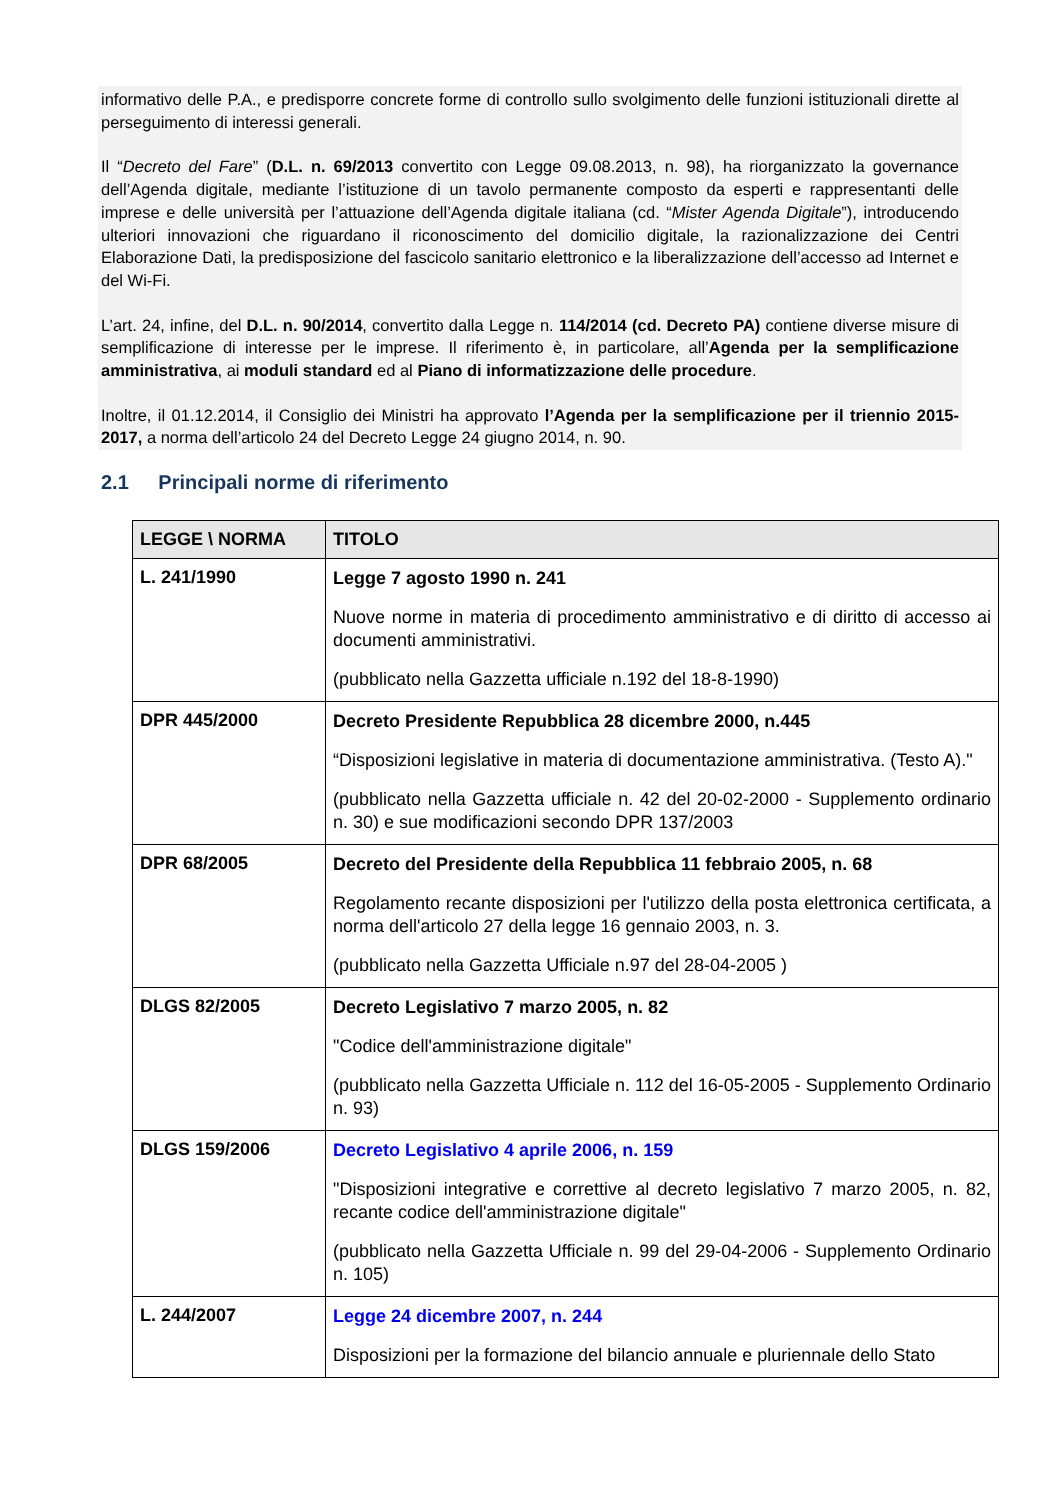informativo delle P.A., e predisporre concrete forme di controllo sullo svolgimento delle funzioni istituzionali dirette al perseguimento di interessi generali.
Il “Decreto del Fare” (D.L. n. 69/2013 convertito con Legge 09.08.2013, n. 98), ha riorganizzato la governance dell’Agenda digitale, mediante l’istituzione di un tavolo permanente composto da esperti e rappresentanti delle imprese e delle università per l’attuazione dell’Agenda digitale italiana (cd. “Mister Agenda Digitale”), introducendo ulteriori innovazioni che riguardano il riconoscimento del domicilio digitale, la razionalizzazione dei Centri Elaborazione Dati, la predisposizione del fascicolo sanitario elettronico e la liberalizzazione dell’accesso ad Internet e del Wi-Fi.
L’art. 24, infine, del D.L. n. 90/2014, convertito dalla Legge n. 114/2014 (cd. Decreto PA) contiene diverse misure di semplificazione di interesse per le imprese. Il riferimento è, in particolare, all’Agenda per la semplificazione amministrativa, ai moduli standard ed al Piano di informatizzazione delle procedure.
Inoltre, il 01.12.2014, il Consiglio dei Ministri ha approvato l’Agenda per la semplificazione per il triennio 2015-2017, a norma dell’articolo 24 del Decreto Legge 24 giugno 2014, n. 90.
2.1 Principali norme di riferimento
| LEGGE \ NORMA | TITOLO |
| --- | --- |
| L. 241/1990 | Legge 7 agosto 1990 n. 241 Nuove norme in materia di procedimento amministrativo e di diritto di accesso ai documenti amministrativi. (pubblicato nella Gazzetta ufficiale n.192 del 18-8-1990) |
| DPR 445/2000 | Decreto Presidente Repubblica 28 dicembre 2000, n.445 “Disposizioni legislative in materia di documentazione amministrativa. (Testo A)." (pubblicato nella Gazzetta ufficiale n. 42 del 20-02-2000 - Supplemento ordinario n. 30) e sue modificazioni secondo DPR 137/2003 |
| DPR 68/2005 | Decreto del Presidente della Repubblica 11 febbraio 2005, n. 68 Regolamento recante disposizioni per l'utilizzo della posta elettronica certificata, a norma dell'articolo 27 della legge 16 gennaio 2003, n. 3. (pubblicato nella Gazzetta Ufficiale n.97 del 28-04-2005 ) |
| DLGS 82/2005 | Decreto Legislativo 7 marzo 2005, n. 82 "Codice dell'amministrazione digitale" (pubblicato nella Gazzetta Ufficiale n. 112 del 16-05-2005 - Supplemento Ordinario n. 93) |
| DLGS 159/2006 | Decreto Legislativo 4 aprile 2006, n. 159 "Disposizioni integrative e correttive al decreto legislativo 7 marzo 2005, n. 82, recante codice dell'amministrazione digitale" (pubblicato nella Gazzetta Ufficiale n. 99 del 29-04-2006 - Supplemento Ordinario n. 105) |
| L. 244/2007 | Legge 24 dicembre 2007, n. 244 Disposizioni per la formazione del bilancio annuale e pluriennale dello Stato |